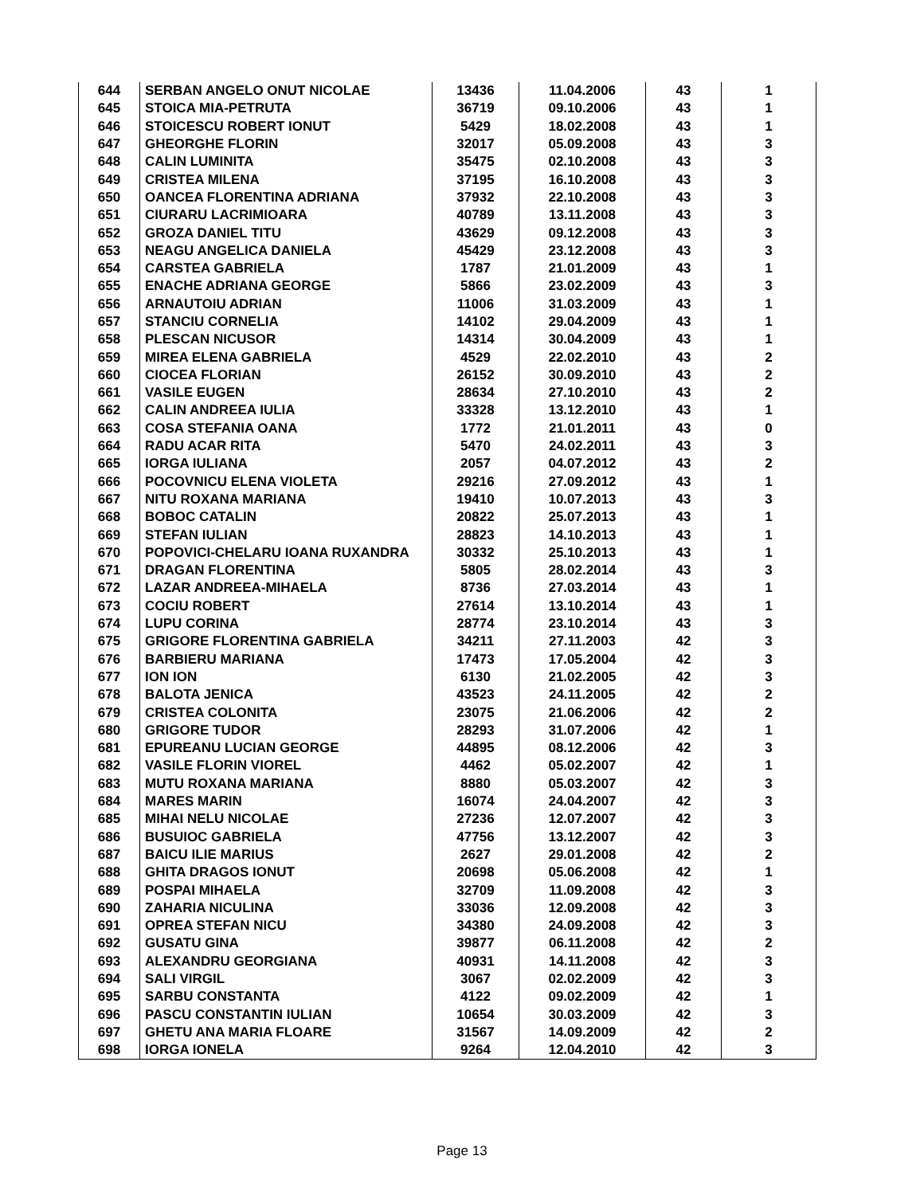| 644 | SERBAN ANGELO ONUT NICOLAE | 13436 | 11.04.2006 | 43 | 1 |
| 645 | STOICA MIA-PETRUTA | 36719 | 09.10.2006 | 43 | 1 |
| 646 | STOICESCU ROBERT IONUT | 5429 | 18.02.2008 | 43 | 1 |
| 647 | GHEORGHE FLORIN | 32017 | 05.09.2008 | 43 | 3 |
| 648 | CALIN LUMINITA | 35475 | 02.10.2008 | 43 | 3 |
| 649 | CRISTEA MILENA | 37195 | 16.10.2008 | 43 | 3 |
| 650 | OANCEA FLORENTINA ADRIANA | 37932 | 22.10.2008 | 43 | 3 |
| 651 | CIURARU LACRIMIOARA | 40789 | 13.11.2008 | 43 | 3 |
| 652 | GROZA DANIEL TITU | 43629 | 09.12.2008 | 43 | 3 |
| 653 | NEAGU ANGELICA DANIELA | 45429 | 23.12.2008 | 43 | 3 |
| 654 | CARSTEA GABRIELA | 1787 | 21.01.2009 | 43 | 1 |
| 655 | ENACHE ADRIANA GEORGE | 5866 | 23.02.2009 | 43 | 3 |
| 656 | ARNAUTOIU ADRIAN | 11006 | 31.03.2009 | 43 | 1 |
| 657 | STANCIU CORNELIA | 14102 | 29.04.2009 | 43 | 1 |
| 658 | PLESCAN NICUSOR | 14314 | 30.04.2009 | 43 | 1 |
| 659 | MIREA ELENA GABRIELA | 4529 | 22.02.2010 | 43 | 2 |
| 660 | CIOCEA FLORIAN | 26152 | 30.09.2010 | 43 | 2 |
| 661 | VASILE EUGEN | 28634 | 27.10.2010 | 43 | 2 |
| 662 | CALIN ANDREEA IULIA | 33328 | 13.12.2010 | 43 | 1 |
| 663 | COSA STEFANIA OANA | 1772 | 21.01.2011 | 43 | 0 |
| 664 | RADU ACAR RITA | 5470 | 24.02.2011 | 43 | 3 |
| 665 | IORGA IULIANA | 2057 | 04.07.2012 | 43 | 2 |
| 666 | POCOVNICU ELENA VIOLETA | 29216 | 27.09.2012 | 43 | 1 |
| 667 | NITU ROXANA MARIANA | 19410 | 10.07.2013 | 43 | 3 |
| 668 | BOBOC CATALIN | 20822 | 25.07.2013 | 43 | 1 |
| 669 | STEFAN IULIAN | 28823 | 14.10.2013 | 43 | 1 |
| 670 | POPOVICI-CHELARU IOANA RUXANDRA | 30332 | 25.10.2013 | 43 | 1 |
| 671 | DRAGAN FLORENTINA | 5805 | 28.02.2014 | 43 | 3 |
| 672 | LAZAR ANDREEA-MIHAELA | 8736 | 27.03.2014 | 43 | 1 |
| 673 | COCIU ROBERT | 27614 | 13.10.2014 | 43 | 1 |
| 674 | LUPU CORINA | 28774 | 23.10.2014 | 43 | 3 |
| 675 | GRIGORE FLORENTINA GABRIELA | 34211 | 27.11.2003 | 42 | 3 |
| 676 | BARBIERU MARIANA | 17473 | 17.05.2004 | 42 | 3 |
| 677 | ION ION | 6130 | 21.02.2005 | 42 | 3 |
| 678 | BALOTA JENICA | 43523 | 24.11.2005 | 42 | 2 |
| 679 | CRISTEA COLONITA | 23075 | 21.06.2006 | 42 | 2 |
| 680 | GRIGORE TUDOR | 28293 | 31.07.2006 | 42 | 1 |
| 681 | EPUREANU LUCIAN GEORGE | 44895 | 08.12.2006 | 42 | 3 |
| 682 | VASILE FLORIN VIOREL | 4462 | 05.02.2007 | 42 | 1 |
| 683 | MUTU ROXANA MARIANA | 8880 | 05.03.2007 | 42 | 3 |
| 684 | MARES MARIN | 16074 | 24.04.2007 | 42 | 3 |
| 685 | MIHAI NELU NICOLAE | 27236 | 12.07.2007 | 42 | 3 |
| 686 | BUSUIOC GABRIELA | 47756 | 13.12.2007 | 42 | 3 |
| 687 | BAICU ILIE MARIUS | 2627 | 29.01.2008 | 42 | 2 |
| 688 | GHITA DRAGOS IONUT | 20698 | 05.06.2008 | 42 | 1 |
| 689 | POSPAI MIHAELA | 32709 | 11.09.2008 | 42 | 3 |
| 690 | ZAHARIA NICULINA | 33036 | 12.09.2008 | 42 | 3 |
| 691 | OPREA STEFAN NICU | 34380 | 24.09.2008 | 42 | 3 |
| 692 | GUSATU GINA | 39877 | 06.11.2008 | 42 | 2 |
| 693 | ALEXANDRU GEORGIANA | 40931 | 14.11.2008 | 42 | 3 |
| 694 | SALI VIRGIL | 3067 | 02.02.2009 | 42 | 3 |
| 695 | SARBU CONSTANTA | 4122 | 09.02.2009 | 42 | 1 |
| 696 | PASCU CONSTANTIN IULIAN | 10654 | 30.03.2009 | 42 | 3 |
| 697 | GHETU ANA MARIA FLOARE | 31567 | 14.09.2009 | 42 | 2 |
| 698 | IORGA IONELA | 9264 | 12.04.2010 | 42 | 3 |
Page 13